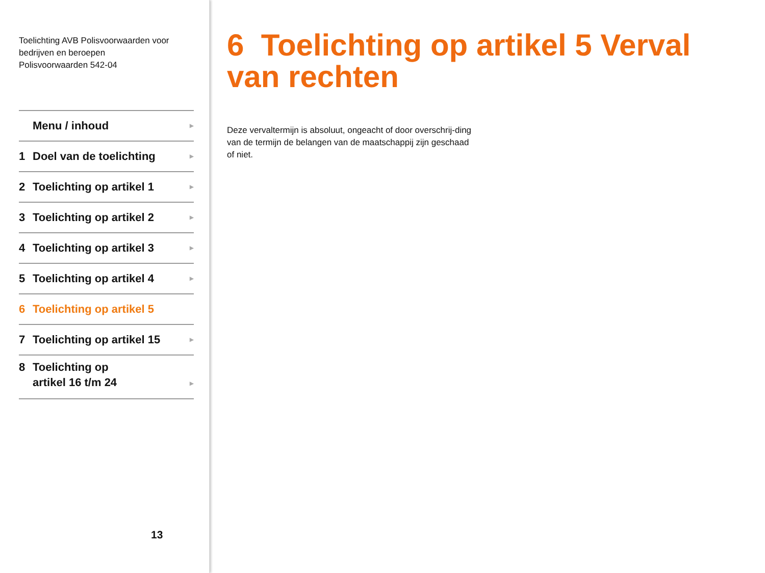Toelichting AVB Polisvoorwaarden voor
bedrijven en beroepen
Polisvoorwaarden 542-04
Menu / inhoud ▶
1 Doel van de toelichting ▶
2 Toelichting op artikel 1 ▶
3 Toelichting op artikel 2 ▶
4 Toelichting op artikel 3 ▶
5 Toelichting op artikel 4 ▶
6 Toelichting op artikel 5
7 Toelichting op artikel 15 ▶
8 Toelichting op
artikel 16 t/m 24
▶
13
6 Toelichting op artikel 5 Verval van rechten
Deze vervaltermijn is absoluut, ongeacht of door overschrij-ding van de termijn de belangen van de maatschappij zijn geschaad of niet.